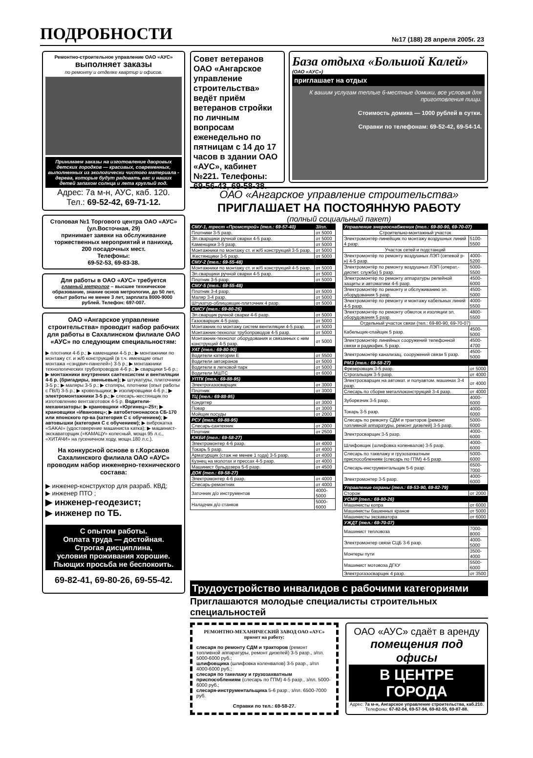ПОДРОБНОСТИ
№17 (188) 28 апреля 2005г. 23
Ремонтно-строительное управление ОАО «АУС»
выполняет заказы
по ремонту и отделке квартир и офисов.
Принимаем заказы на изготовление дворовых детских городков — красивых, современных, выполненных из экологически чистого материала - дерева, которые будут радовать вас и наших детей запахом солнца и лета круглый год.
Адрес: 7а м-н, АУС, каб. 120.
Тел.: 69-52-42, 69-71-12.
Столовая №1 Торгового центра ОАО «АУС» (ул.Восточная, 29)
принимает заявки на обслуживание торжественных мероприятий и панихид.
200 посадочных мест.
Телефоны:
69-52-53, 69-83-38.
Для работы в ОАО «АУС» требуется
главный метролог – высшее техническое образование, знание основ метрологии, до 50 лет, опыт работы не менее 3 лет, зарплата 8000-9000 рублей. Телефон: 697-007.
ОАО «Ангарское управление строительства» проводит набор рабочих для работы в Сахалинском филиале ОАО «АУС» по следующим специальностям:
▶ плотники 4-6 р.; ▶ каменщики 4-5 р.; ▶ монтажники по монтажу ст. и ж/б конструкций (в т.ч. имеющие опыт монтажа «сэндвич-панелей») 3-5 р.; ▶ монтажники технологических трубопроводов 4-6 р.; ▶ сварщики 5-6 р.; ▶ монтажники внутренних сантехсистем и вентиляции 4-6 р. (бригадиры, звеньевые); ▶ штукатуры, плиточники 3-5 р.; ▶ маляры 3-5 р.; ▶ столяры, плотники (опыт работы с ГВЛ) 3-5 р.; ▶ кровельщики; ▶ изолировщики 4-6 р.; ▶ электромонтажники 3-5 р.; ▶ слесарь-жестянщик по изготовлению вентзаготовок 4-5 р. Водители-механизаторы: ▶ крановщики «Юргинец»-25т; ▶ крановщики «Ивановец»; ▶ автобетононасоса СБ-170 или японского пр-ва (категория С с обучением); ▶ автовышки (категория С с обучением); ▶ виброкатка «SAKAI» (удостоверение машиниста катка); ▶ машинист-экскаваторщик («КАМАЦУ» колесный, мощн.95 л.с., «ХИТАЧИ» на гусеничном ходу, мощн.180 л.с.).
На конкурсной основе в г.Корсаков Сахалинского филиала ОАО «АУС» проводим набор инженерно-технического состава:
▶ инженер-конструктор для разраб. КВД;
▶ инженер ПТО ;
▶ инженер-геодезист;
▶ инженер по ТБ.
С опытом работы.
Оплата труда — достойная.
Строгая дисциплина,
условия проживания хорошие.
Пьющих просьба не беспокоить.
69-82-41, 69-80-26, 69-55-42.
Совет ветеранов ОАО «Ангарское управление строительства» ведёт приём ветеранов стройки по личным вопросам еженедельно по пятницам с 14 до 17 часов в здании ОАО «АУС», кабинет №221. Телефоны: 69-56-43, 69-58-38.
База отдыха «Большой Калей»
(ОАО «АУС»)
приглашает на отдых
К вашим услугам теплые 6-местные домики, все условия для приготовления пищи.
Стоимость домика — 1000 рублей в сутки.
Справки по телефонам: 69-52-42, 69-54-14.
ОАО «Ангарское управление строительства»
ПРИГЛАШАЕТ НА ПОСТОЯННУЮ РАБОТУ
(полный социальный пакет)
| СМУ-1, трест «Промстрой» (тел.: 69-57-40) | З/пл. |
| --- | --- |
| Плотники 3-5 разр. | от 5000 |
| Эл.сварщики ручной сварки 4-5 разр. | от 5000 |
| Каменщики 3-5 разр. | от 5000 |
| Монтажники по монтажу ст. и ж/б конструкций 3-5 разр. | от 5000 |
| Жестянщики 3-5 разр. | от 5000 |
| СМУ-2 (тел.: 69-55-48) | |
| Монтажники по монтажу ст. и ж/б конструкций 4-5 разр. | от 5000 |
| Эл.сварщики ручной сварки 4-5 разр. | от 5000 |
| Плотник 3-5 разр. | от 5000 |
| СМУ-5 (тел.: 69-55-48) | |
| Плотник 3-4 разр. | от 5000 |
| Маляр 3-4 разр. | от 5000 |
| Штукатур-облицовщик-плиточник 4 разр. | от 5000 |
| СМСУ (тел.: 69-80-26) | |
| Эл.сварщик ручной сварки 4-6 разр. | от 5000 |
| Газосварщик 4-5 разр. | от 5000 |
| Монтажник по монтажу систем вентиляции 4-5 разр. | от 5000 |
| Монтажник-технолог трубопроводов 4-5 разр. | от 5000 |
| Монтажник-технолог оборудования и связанных с ним конструкций 4-5 разр. | от 5000 |
| УАТ (тел.: 69-80-90) | |
| Водители категории Е | от 5500 |
| Водители автокранов | от 5000 |
| Водители в легковой парк | от 5000 |
| Водители МШТС | от 6000 |
| УПТК (тел.: 69-88-95) | |
| Электрогазосварщик | от 3000 |
| Плотник | от 3000 |
| ТЦ (тел.: 69-88-95) | |
| Кондитер | от 3000 |
| Повар | от 3000 |
| Мойщик посуды | от 2000 |
| РСУ (тел.: 69-88-95) | |
| Слесарь-сантехник | от 2000 |
| Плотник | от 2500 |
| КЖБИ (тел.: 69-58-27) | |
| Электромонтер 4-6 разр. | от 4000 |
| Токарь 5 разр. | от 4000 |
| Арматурщик (стаж не менее 1 года) 3-5 разр. | от 4000 |
| Кузнец на молотах и прессах 4-5 разр. | от 4000 |
| Машинист бульдозера 5-6 разр. | от 4500 |
| ДОК (тел.: 69-58-27) | |
| Электромонтер 4-6 разр. | от 4000 |
| Слесарь-ремонтник | от 4000 |
| Заточник д/о инструментов | 4000-5000 |
| Наладчик д/о станков | 5000-6000 |
| Управление энергоснабжения (тел.: 69-80-90, 69-70-07) | |
| --- | --- |
| Строительно-монтажный участок | |
| Электромонтёр-линейщик по монтажу воздушных линий 4 разр. | 5100-5500 |
| Участок сетей и подстанций | |
| Электромонтёр по ремонту воздушных ЛЭП (сетевой р-н) 4-5 разр. | 4000-5200 |
| Электромонтёр по ремонту воздушных ЛЭП (операт.-диспет. служба) 5 разр. | 5000-5500 |
| Электромонтёр по ремонту аппаратуры релейной защиты и автоматики 4-6 разр. | 4500-6000 |
| Электромонтёр по ремонту и обслуживанию эл. оборудования 5 разр. | 4500-5000 |
| Электромонтёр по ремонту и монтажу кабельных линий 4-5 разр. | 4000-5500 |
| Электромонтёр по ремонту обмоток и изоляции эл. оборудования 5 разр. | 4800-5500 |
| Отдельный участок связи (тел.: 69-80-90, 69-70-07) | |
| Кабельщик-спайщик 5 разр. | 4500-5000 |
| Электромонтёр линейных сооружений телефонной связи и радиофик. 5 разр. | 4500-4700 |
| Электромонтёр канализац. сооружений связи 5 разр. | 4500-5000 |
| РМЗ (тел.: 69-58-27) | |
| Фрезеровщик 3-5 разр. | от 5000 |
| Строгальщик 3-5 разр. | от 4000 |
| Электросварщик на автомат. и полуавтом. машинах 3-4 разр. | от 4000 |
| Слесарь по сборке металлоконструкций 3-4 разр. | от 4000 |
| Зуборезчик 3-5 разр. | 4000-6000 |
| Токарь 3-5 разр. | 4000-6000 |
| Слесарь по ремонту СДМ и тракторов (ремонт топливной аппаратуры, ремонт дизелей) 3-5 разр. | 5000-6000 |
| Электросварщик 3-5 разр. | 4000-6000 |
| Шлифовщик (шлифовка коленвалов) 3-5 разр. | 4000-6000 |
| Слесарь по такелажу и грузозахватным приспособлениям (слесарь по ГПМ) 4-5 разр. | 5000-6000 |
| Слесарь-инструментальщик 5-6 разр. | 6500-7000 |
| Электромонтер 3-5 разр. | 4000-6000 |
| Управление охраны (тел.: 69-53-90, 69-82-79) | |
| Сторож | от 2000 |
| УСМР (тел.: 69-80-26) | |
| Машинисты копра | от 6000 |
| Машинисты башенных кранов | от 5000 |
| Машинисты экскаватора | от 6000 |
| УЖДТ (тел.: 69-70-07) | |
| Машинист тепловоза | 7000-8000 |
| Электромонтер связи СЦБ 3-6 разр. | 4000-5000 |
| Монтеры пути | 3500-4000 |
| Машинист мотовоза ДГКУ | 5500-6000 |
| Электрогазосварщик 4 разр. | от 3500 |
Трудоустройство инвалидов с рабочими категориями
Приглашаются молодые специалисты строительных специальностей
РЕМОНТНО-МЕХАНИЧЕСКИЙ ЗАВОД ОАО «АУС»
примет на работу:
слесаря по ремонту СДМ и тракторов (ремонт топливной аппаратуры, ремонт дизелей) 3-5 разр., з/пл. 5000-6000 руб.;
шлифовщика (шлифовка коленвалов) 3-5 разр., з/пл 4000-6000 руб.;
слесаря по такелажу и грузозахватным приспособлениям (слесарь по ГПМ) 4-5 разр., з/пл. 5000-6000 руб.;
слесаря-инструментальщика 5-6 разр., з/пл. 6500-7000 руб.
Справки по тел.: 69-58-27.
ОАО «АУС» сдаёт в аренду
помещения под офисы
В ЦЕНТРЕ ГОРОДА
Адрес: 7а м-н, Ангарское управление строительства, каб.210. Телефоны: 67-82-04, 69-57-94, 69-82-55, 69-87-88.